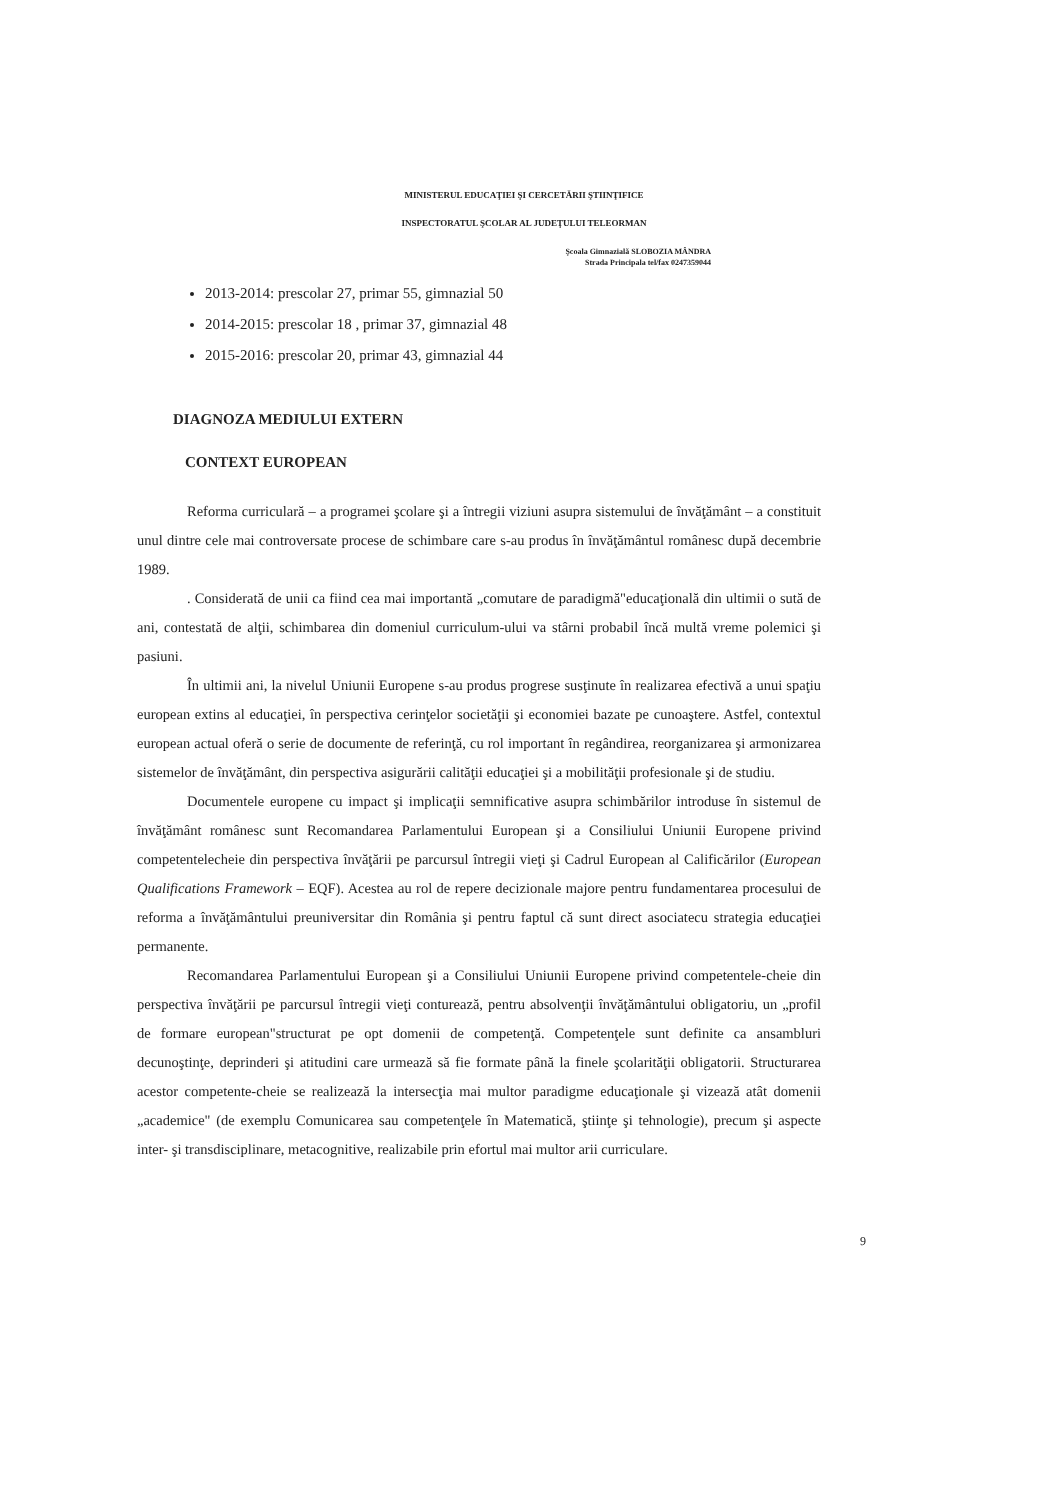MINISTERUL EDUCAŢIEI ŞI CERCETĂRII ŞTIINŢIFICE
INSPECTORATUL ŞCOLAR AL JUDEŢULUI TELEORMAN
Şcoala Gimnazială SLOBOZIA MÂNDRA
Strada Principala tel/fax 0247359044
2013-2014: prescolar 27, primar 55, gimnazial 50
2014-2015: prescolar 18 , primar 37, gimnazial 48
2015-2016: prescolar 20, primar 43, gimnazial 44
DIAGNOZA MEDIULUI EXTERN
CONTEXT EUROPEAN
Reforma curriculară – a programei şcolare şi a întregii viziuni asupra sistemului de învăţământ – a constituit unul dintre cele mai controversate procese de schimbare care s-au produs în învăţământul românesc după decembrie 1989.
. Considerată de unii ca fiind cea mai importantă „comutare de paradigmă"educaţională din ultimii o sută de ani, contestată de alţii, schimbarea din domeniul curriculum-ului va stârni probabil încă multă vreme polemici şi pasiuni.
În ultimii ani, la nivelul Uniunii Europene s-au produs progrese susţinute în realizarea efectivă a unui spaţiu european extins al educaţiei, în perspectiva cerinţelor societăţii şi economiei bazate pe cunoaştere. Astfel, contextul european actual oferă o serie de documente de referinţă, cu rol important în regândirea, reorganizarea şi armonizarea sistemelor de învăţământ, din perspectiva asigurării calităţii educaţiei şi a mobilităţii profesionale şi de studiu.
Documentele europene cu impact şi implicaţii semnificative asupra schimbărilor introduse în sistemul de învăţământ românesc sunt Recomandarea Parlamentului European şi a Consiliului Uniunii Europene privind competentelecheie din perspectiva învăţării pe parcursul întregii vieţi şi Cadrul European al Calificărilor (European Qualifications Framework – EQF). Acestea au rol de repere decizionale majore pentru fundamentarea procesului de reforma a învăţământului preuniversitar din România şi pentru faptul că sunt direct asociatecu strategia educaţiei permanente.
Recomandarea Parlamentului European şi a Consiliului Uniunii Europene privind competentele-cheie din perspectiva învăţării pe parcursul întregii vieţi conturează, pentru absolvenţii învăţământului obligatoriu, un „profil de formare european"structurat pe opt domenii de competenţă. Competenţele sunt definite ca ansambluri decunoştinţe, deprinderi şi atitudini care urmează să fie formate până la finele şcolarităţii obligatorii. Structurarea acestor competente-cheie se realizează la intersecţia mai multor paradigme educaţionale şi vizează atât domenii „academice" (de exemplu Comunicarea sau competenţele în Matematică, ştiinţe şi tehnologie), precum şi aspecte inter- şi transdisciplinare, metacognitive, realizabile prin efortul mai multor arii curriculare.
9